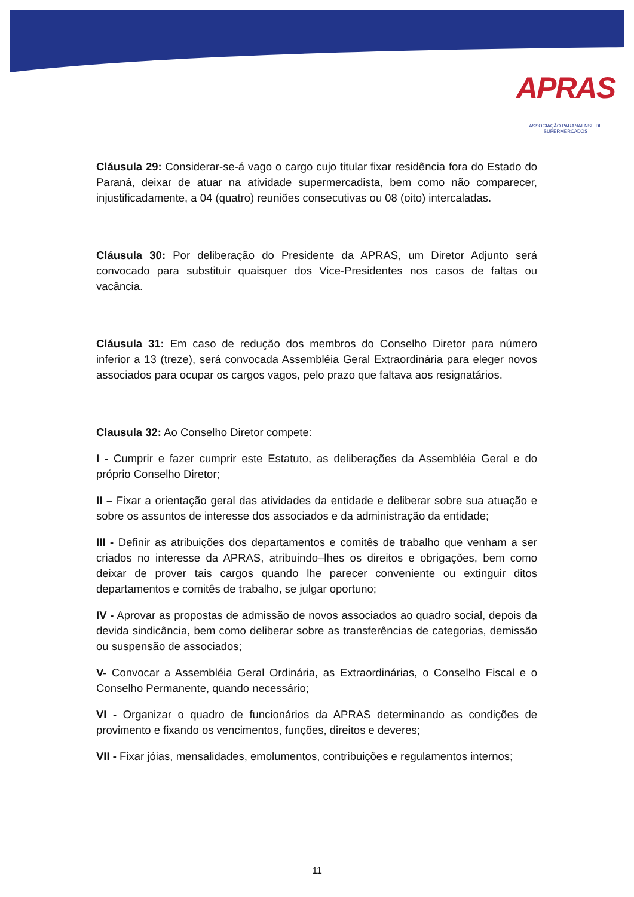APRAS
ASSOCIAÇÃO PARANAENSE DE SUPERMERCADOS
Cláusula 29: Considerar-se-á vago o cargo cujo titular fixar residência fora do Estado do Paraná, deixar de atuar na atividade supermercadista, bem como não comparecer, injustificadamente, a 04 (quatro) reuniões consecutivas ou 08 (oito) intercaladas.
Cláusula 30: Por deliberação do Presidente da APRAS, um Diretor Adjunto será convocado para substituir quaisquer dos Vice-Presidentes nos casos de faltas ou vacância.
Cláusula 31: Em caso de redução dos membros do Conselho Diretor para número inferior a 13 (treze), será convocada Assembléia Geral Extraordinária para eleger novos associados para ocupar os cargos vagos, pelo prazo que faltava aos resignatários.
Clausula 32: Ao Conselho Diretor compete:
I - Cumprir e fazer cumprir este Estatuto, as deliberações da Assembléia Geral e do próprio Conselho Diretor;
II – Fixar a orientação geral das atividades da entidade e deliberar sobre sua atuação e sobre os assuntos de interesse dos associados e da administração da entidade;
III - Definir as atribuições dos departamentos e comitês de trabalho que venham a ser criados no interesse da APRAS, atribuindo–lhes os direitos e obrigações, bem como deixar de prover tais cargos quando lhe parecer conveniente ou extinguir ditos departamentos e comitês de trabalho, se julgar oportuno;
IV - Aprovar as propostas de admissão de novos associados ao quadro social, depois da devida sindicância, bem como deliberar sobre as transferências de categorias, demissão ou suspensão de associados;
V- Convocar a Assembléia Geral Ordinária, as Extraordinárias, o Conselho Fiscal e o Conselho Permanente, quando necessário;
VI - Organizar o quadro de funcionários da APRAS determinando as condições de provimento e fixando os vencimentos, funções, direitos e deveres;
VII - Fixar jóias, mensalidades, emolumentos, contribuições e regulamentos internos;
11